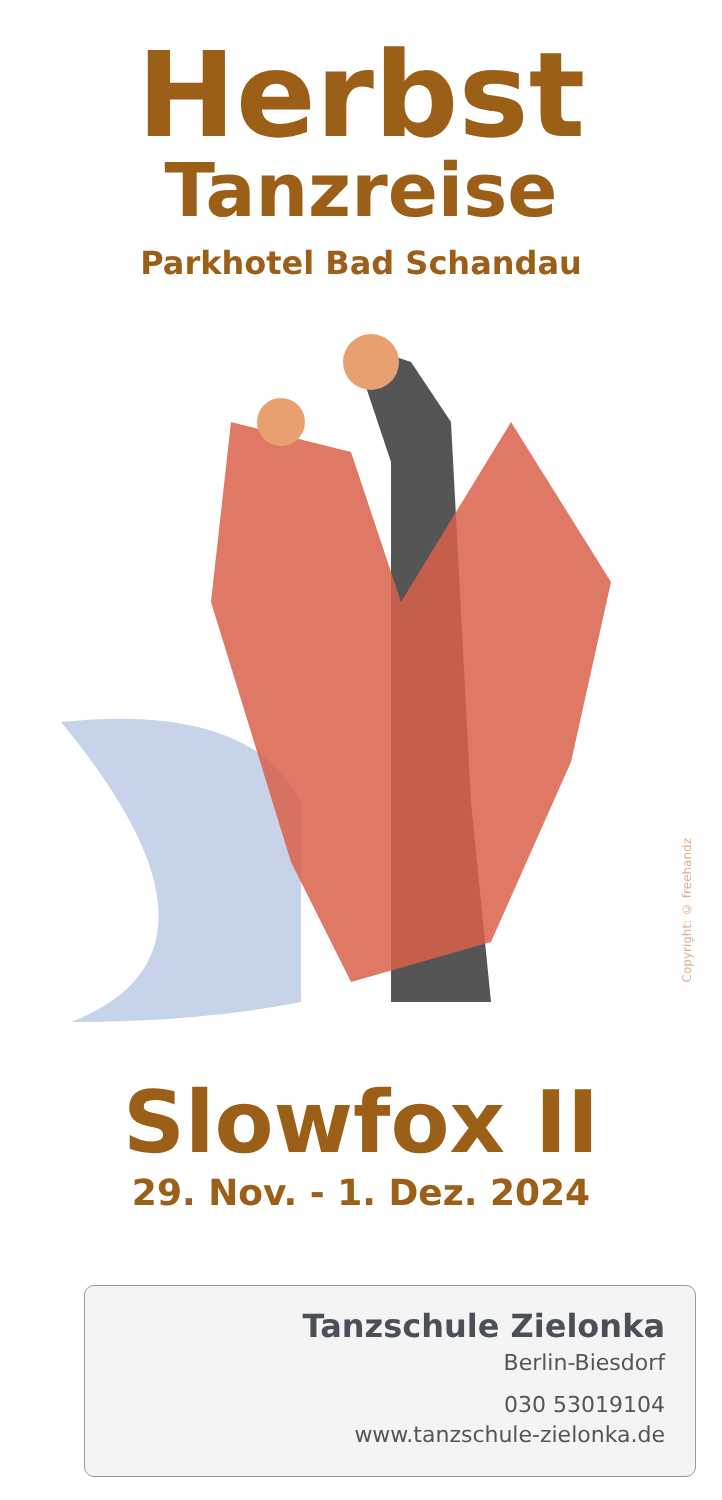Herbst
Tanzreise
Parkhotel Bad Schandau
Copyright: © freehandz
Slowfox II
29. Nov. - 1. Dez. 2024
Tanzschule Zielonka
Berlin-Biesdorf
030 53019104
www.tanzschule-zielonka.de